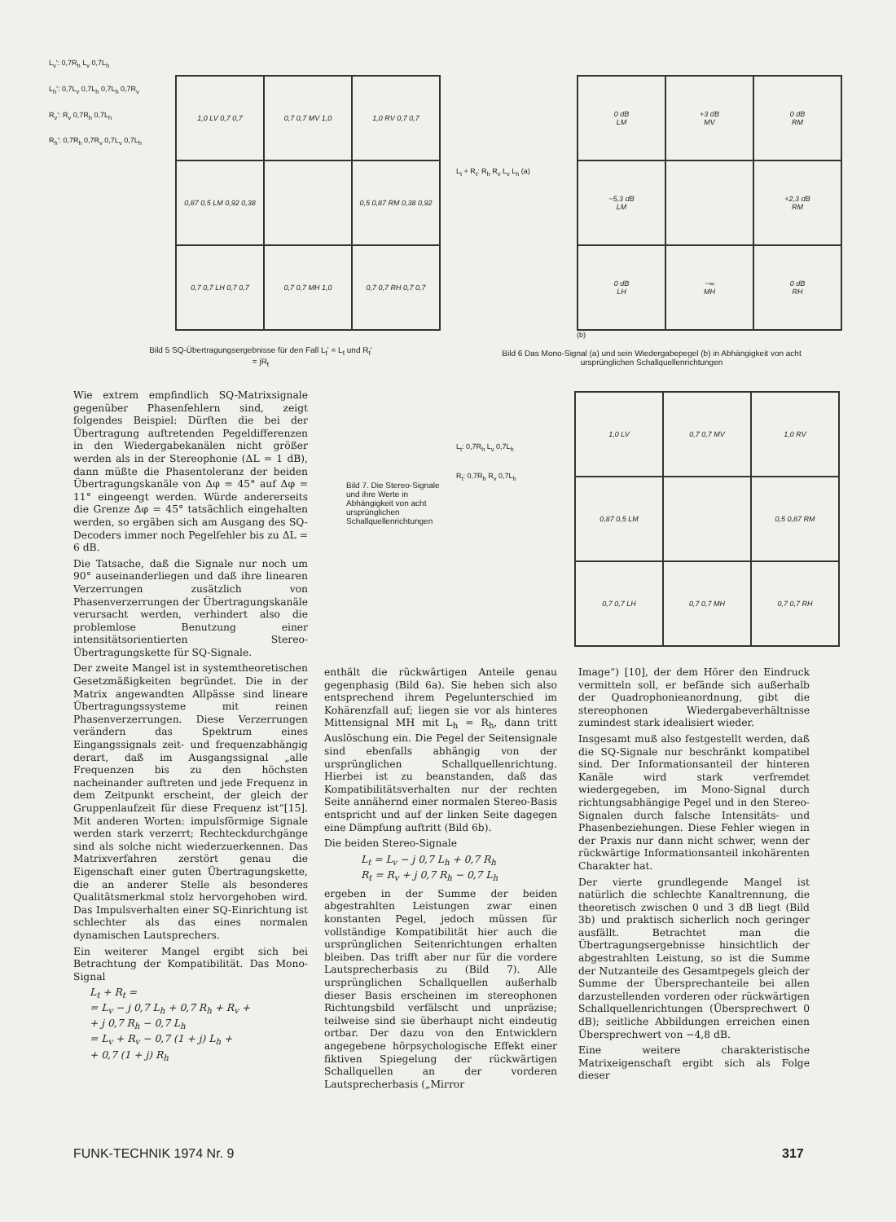L<sub>v</sub>': 0,7R<sub>h</sub> L<sub>v</sub> 0,7L<sub>h</sub>
L<sub>h</sub>': 0,7L<sub>v</sub> 0,7L<sub>h</sub> 0,7L<sub>h</sub> 0,7R<sub>v</sub>
R<sub>v</sub>': R<sub>v</sub> 0,7R<sub>h</sub> 0,7L<sub>h</sub>
R<sub>h</sub>': 0,7R<sub>h</sub> 0,7R<sub>v</sub> 0,7L<sub>v</sub> 0,7L<sub>h</sub>
| 1,0 LV 0,7 0,7 | 0,7 0,7 MV 1,0 | 1,0 RV 0,7 0,7 |
| 0,87 0,5 LM 0,92 0,38 | | 0,5 0,87 RM 0,38 0,92 |
| 0,7 0,7 LH 0,7 0,7 | 0,7 0,7 MH 1,0 | 0,7 0,7 RH 0,7 0,7 |
Bild 5 SQ-Übertragungsergebnisse für den Fall L<sub>t</sub>' = L<sub>t</sub> und R<sub>t</sub>' = jR<sub>t</sub>
L<sub>t</sub> + R<sub>t</sub>: R<sub>h</sub> R<sub>v</sub> L<sub>v</sub> L<sub>h</sub> (a)
| 0 dB LM | +3 dB MV | 0 dB RM |
| −5,3 dB LM | | +2,3 dB RM |
| 0 dB LH | −∞ MH | 0 dB RH |
(b)
Bild 6 Das Mono-Signal (a) und sein Wiedergabepegel (b) in Abhängigkeit von acht ursprünglichen Schallquellenrichtungen
Wie extrem empfindlich SQ-Matrixsignale gegenüber Phasenfehlern sind, zeigt folgendes Beispiel: Dürften die bei der Übertragung auftretenden Pegeldifferenzen in den Wiedergabekanälen nicht größer werden als in der Stereophonie (ΔL = 1 dB), dann müßte die Phasentoleranz der beiden Übertragungskanäle von Δφ = 45° auf Δφ = 11° eingeengt werden. Würde andererseits die Grenze Δφ = 45° tatsächlich eingehalten werden, so ergäben sich am Ausgang des SQ-Decoders immer noch Pegelfehler bis zu ΔL = 6 dB.
Die Tatsache, daß die Signale nur noch um 90° auseinanderliegen und daß ihre linearen Verzerrungen zusätzlich von Phasenverzerrungen der Übertragungskanäle verursacht werden, verhindert also die problemlose Benutzung einer intensitätsorientierten Stereo-Übertragungskette für SQ-Signale.
Der zweite Mangel ist in systemtheoretischen Gesetzmäßigkeiten begründet. Die in der Matrix angewandten Allpässe sind lineare Übertragungssysteme mit reinen Phasenverzerrungen. Diese Verzerrungen verändern das Spektrum eines Eingangssignals zeit- und frequenzabhängig derart, daß im Ausgangssignal „alle Frequenzen bis zu den höchsten nacheinander auftreten und jede Frequenz in dem Zeitpunkt erscheint, der gleich der Gruppenlaufzeit für diese Frequenz ist“[15]. Mit anderen Worten: impulsförmige Signale werden stark verzerrt; Rechteckdurchgänge sind als solche nicht wiederzuerkennen. Das Matrixverfahren zerstört genau die Eigenschaft einer guten Übertragungskette, die an anderer Stelle als besonderes Qualitätsmerkmal stolz hervorgehoben wird. Das Impulsverhalten einer SQ-Einrichtung ist schlechter als das eines normalen dynamischen Lautsprechers.
Ein weiterer Mangel ergibt sich bei Betrachtung der Kompatibilität. Das Mono-Signal
L<sub>t</sub> + R<sub>t</sub> =
= L<sub>v</sub> − j 0,7 L<sub>h</sub> + 0,7 R<sub>h</sub> + R<sub>v</sub> +
+ j 0,7 R<sub>h</sub> − 0,7 L<sub>h</sub>
= L<sub>v</sub> + R<sub>v</sub> − 0,7 (1 + j) L<sub>h</sub> +
+ 0,7 (1 + j) R<sub>h</sub>
Bild 7. Die Stereo-Signale und ihre Werte in Abhängigkeit von acht ursprünglichen Schallquellenrichtungen
L<sub>t</sub>: 0,7R<sub>h</sub> L<sub>v</sub> 0,7L<sub>h</sub>
R<sub>t</sub>: 0,7R<sub>h</sub> R<sub>v</sub> 0,7L<sub>h</sub>
| 1,0 LV | 0,7 0,7 MV | 1,0 RV |
| 0,87 0,5 LM | | 0,5 0,87 RM |
| 0,7 0,7 LH | 0,7 0,7 MH | 0,7 0,7 RH |
enthält die rückwärtigen Anteile genau gegenphasig (Bild 6a). Sie heben sich also entsprechend ihrem Pegelunterschied im Kohärenzfall auf; liegen sie vor als hinteres Mittensignal MH mit L<sub>h</sub> = R<sub>h</sub>, dann tritt Auslöschung ein. Die Pegel der Seitensignale sind ebenfalls abhängig von der ursprünglichen Schallquellenrichtung. Hierbei ist zu beanstanden, daß das Kompatibilitätsverhalten nur der rechten Seite annähernd einer normalen Stereo-Basis entspricht und auf der linken Seite dagegen eine Dämpfung auftritt (Bild 6b).
Die beiden Stereo-Signale
L<sub>t</sub> = L<sub>v</sub> − j 0,7 L<sub>h</sub> + 0,7 R<sub>h</sub>
R<sub>t</sub> = R<sub>v</sub> + j 0,7 R<sub>h</sub> − 0,7 L<sub>h</sub>
ergeben in der Summe der beiden abgestrahlten Leistungen zwar einen konstanten Pegel, jedoch müssen für vollständige Kompatibilität hier auch die ursprünglichen Seitenrichtungen erhalten bleiben. Das trifft aber nur für die vordere Lautsprecherbasis zu (Bild 7). Alle ursprünglichen Schallquellen außerhalb dieser Basis erscheinen im stereophonen Richtungsbild verfälscht und unpräzise; teilweise sind sie überhaupt nicht eindeutig ortbar. Der dazu von den Entwicklern angegebene hörpsychologische Effekt einer fiktiven Spiegelung der rückwärtigen Schallquellen an der vorderen Lautsprecherbasis („Mirror
Image“) [10], der dem Hörer den Eindruck vermitteln soll, er befände sich außerhalb der Quadrophonieanordnung, gibt die stereophonen Wiedergabeverhältnisse zumindest stark idealisiert wieder.
Insgesamt muß also festgestellt werden, daß die SQ-Signale nur beschränkt kompatibel sind. Der Informationsanteil der hinteren Kanäle wird stark verfremdet wiedergegeben, im Mono-Signal durch richtungsabhängige Pegel und in den Stereo-Signalen durch falsche Intensitäts- und Phasenbeziehungen. Diese Fehler wiegen in der Praxis nur dann nicht schwer, wenn der rückwärtige Informationsanteil inkohärenten Charakter hat.
Der vierte grundlegende Mangel ist natürlich die schlechte Kanaltrennung, die theoretisch zwischen 0 und 3 dB liegt (Bild 3b) und praktisch sicherlich noch geringer ausfällt. Betrachtet man die Übertragungsergebnisse hinsichtlich der abgestrahlten Leistung, so ist die Summe der Nutzanteile des Gesamtpegels gleich der Summe der Übersprechanteile bei allen darzustellenden vorderen oder rückwärtigen Schallquellenrichtungen (Übersprechwert 0 dB); seitliche Abbildungen erreichen einen Übersprechwert von −4,8 dB.
Eine weitere charakteristische Matrixeigenschaft ergibt sich als Folge dieser
FUNK-TECHNIK 1974 Nr. 9 317